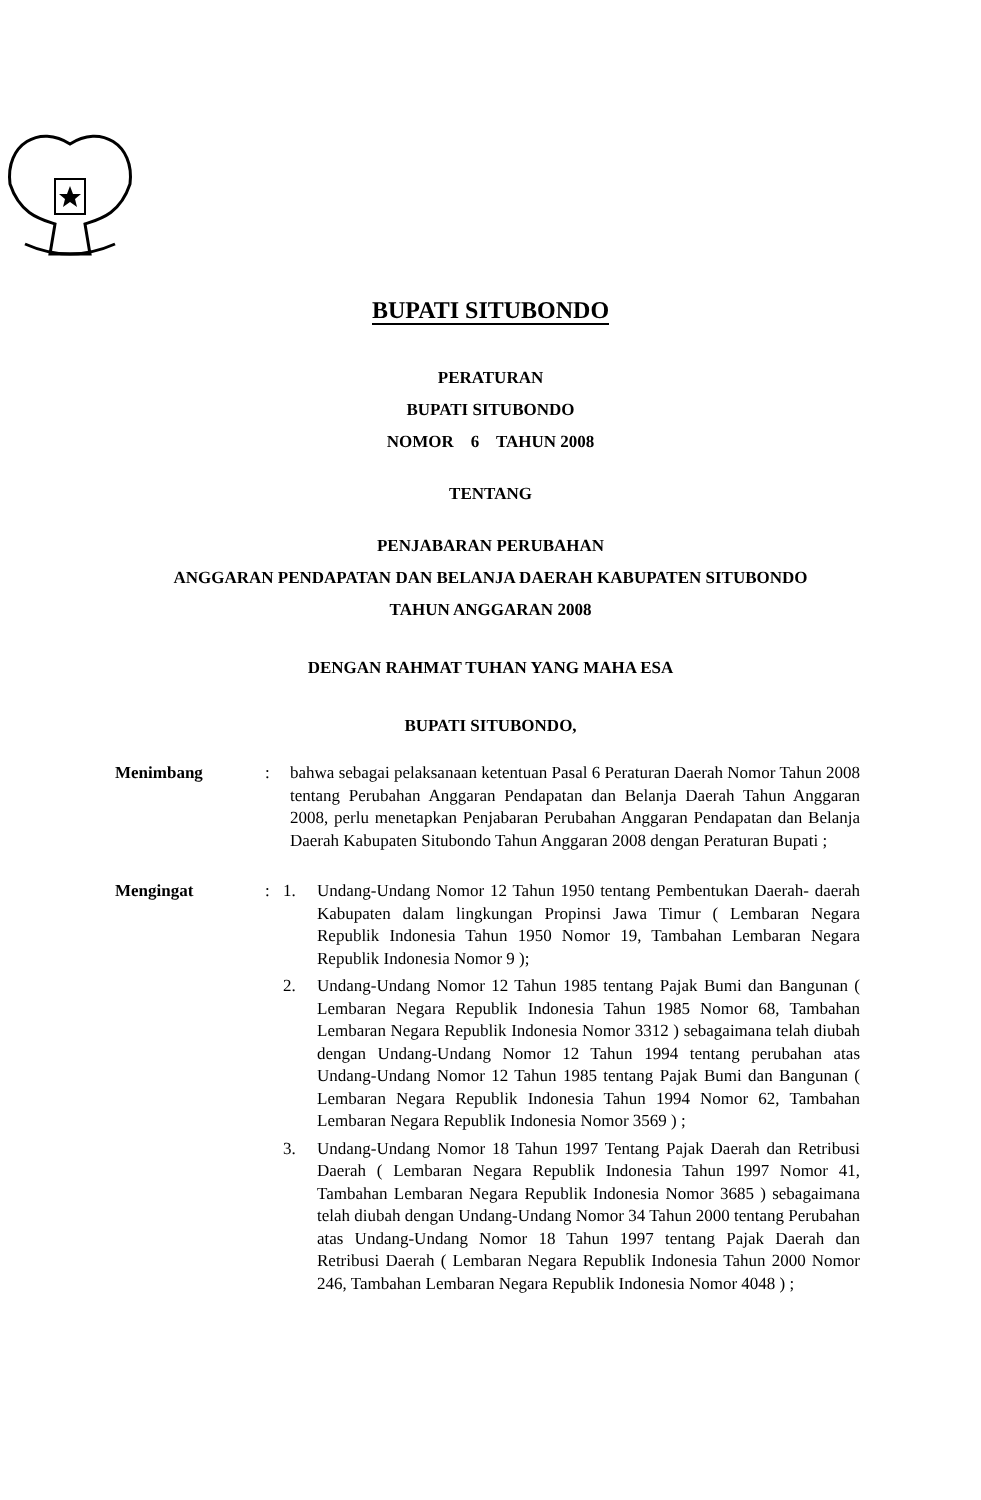BUPATI SITUBONDO
PERATURAN
BUPATI SITUBONDO
NOMOR 6 TAHUN 2008
TENTANG
PENJABARAN PERUBAHAN
ANGGARAN PENDAPATAN DAN BELANJA DAERAH KABUPATEN SITUBONDO
TAHUN ANGGARAN 2008
DENGAN RAHMAT TUHAN YANG MAHA ESA
BUPATI SITUBONDO,
Menimbang : bahwa sebagai pelaksanaan ketentuan Pasal 6 Peraturan Daerah Nomor Tahun 2008 tentang Perubahan Anggaran Pendapatan dan Belanja Daerah Tahun Anggaran 2008, perlu menetapkan Penjabaran Perubahan Anggaran Pendapatan dan Belanja Daerah Kabupaten Situbondo Tahun Anggaran 2008 dengan Peraturan Bupati ;
Mengingat : 1. Undang-Undang Nomor 12 Tahun 1950 tentang Pembentukan Daerah- daerah Kabupaten dalam lingkungan Propinsi Jawa Timur ( Lembaran Negara Republik Indonesia Tahun 1950 Nomor 19, Tambahan Lembaran Negara Republik Indonesia Nomor 9 );
2. Undang-Undang Nomor 12 Tahun 1985 tentang Pajak Bumi dan Bangunan ( Lembaran Negara Republik Indonesia Tahun 1985 Nomor 68, Tambahan Lembaran Negara Republik Indonesia Nomor 3312 ) sebagaimana telah diubah dengan Undang-Undang Nomor 12 Tahun 1994 tentang perubahan atas Undang-Undang Nomor 12 Tahun 1985 tentang Pajak Bumi dan Bangunan ( Lembaran Negara Republik Indonesia Tahun 1994 Nomor 62, Tambahan Lembaran Negara Republik Indonesia Nomor 3569 ) ;
3. Undang-Undang Nomor 18 Tahun 1997 Tentang Pajak Daerah dan Retribusi Daerah ( Lembaran Negara Republik Indonesia Tahun 1997 Nomor 41, Tambahan Lembaran Negara Republik Indonesia Nomor 3685 ) sebagaimana telah diubah dengan Undang-Undang Nomor 34 Tahun 2000 tentang Perubahan atas Undang-Undang Nomor 18 Tahun 1997 tentang Pajak Daerah dan Retribusi Daerah ( Lembaran Negara Republik Indonesia Tahun 2000 Nomor 246, Tambahan Lembaran Negara Republik Indonesia Nomor 4048 ) ;